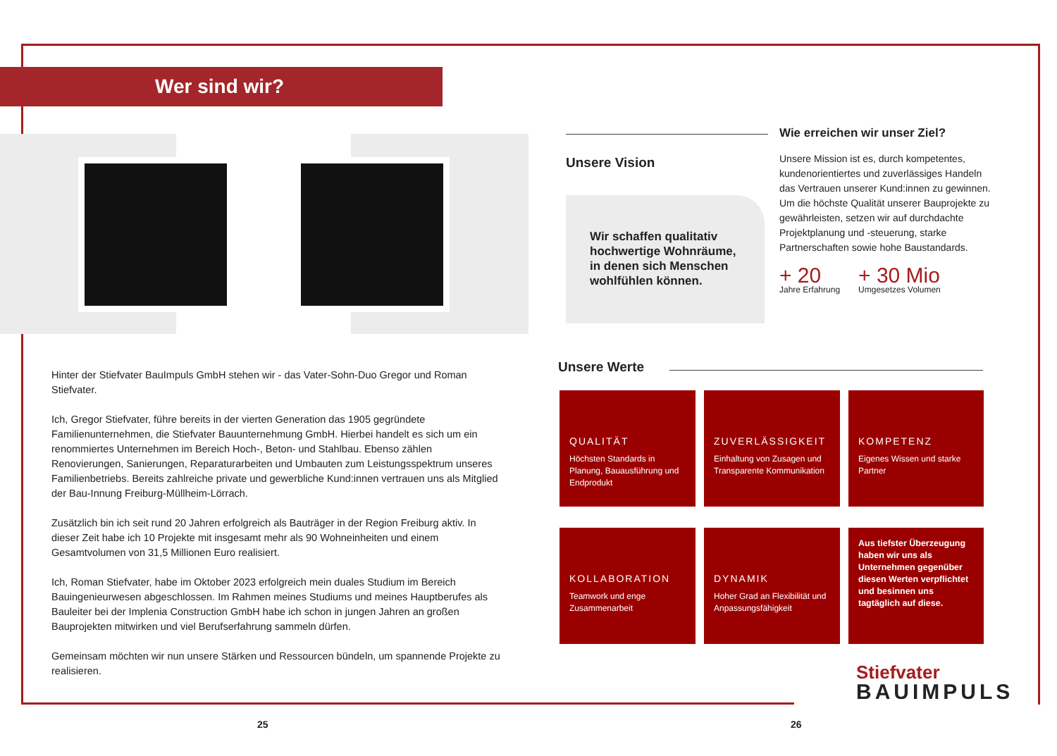Wer sind wir?
Hinter der Stiefvater BauImpuls GmbH stehen wir - das Vater-Sohn-Duo Gregor und Roman Stiefvater.
Ich, Gregor Stiefvater, führe bereits in der vierten Generation das 1905 gegründete Familienunternehmen, die Stiefvater Bauunternehmung GmbH. Hierbei handelt es sich um ein renommiertes Unternehmen im Bereich Hoch-, Beton- und Stahlbau. Ebenso zählen Renovierungen, Sanierungen, Reparaturarbeiten und Umbauten zum Leistungsspektrum unseres Familienbetriebs. Bereits zahlreiche private und gewerbliche Kund:innen vertrauen uns als Mitglied der Bau-Innung Freiburg-Müllheim-Lörrach.
Zusätzlich bin ich seit rund 20 Jahren erfolgreich als Bauträger in der Region Freiburg aktiv. In dieser Zeit habe ich 10 Projekte mit insgesamt mehr als 90 Wohneinheiten und einem Gesamtvolumen von 31,5 Millionen Euro realisiert.
Ich, Roman Stiefvater, habe im Oktober 2023 erfolgreich mein duales Studium im Bereich Bauingenieurwesen abgeschlossen. Im Rahmen meines Studiums und meines Hauptberufes als Bauleiter bei der Implenia Construction GmbH habe ich schon in jungen Jahren an großen Bauprojekten mitwirken und viel Berufserfahrung sammeln dürfen.
Gemeinsam möchten wir nun unsere Stärken und Ressourcen bündeln, um spannende Projekte zu realisieren.
Unsere Vision
Wir schaffen qualitativ hochwertige Wohnräume, in denen sich Menschen wohlfühlen können.
Wie erreichen wir unser Ziel?
Unsere Mission ist es, durch kompetentes, kundenorientiertes und zuverlässiges Handeln das Vertrauen unserer Kund:innen zu gewinnen.
Um die höchste Qualität unserer Bauprojekte zu gewährleisten, setzen wir auf durchdachte Projektplanung und -steuerung, starke Partnerschaften sowie hohe Baustandards.
+ 20
Jahre Erfahrung
+ 30 Mio
Umgesetzes Volumen
Unsere Werte
QUALITÄT
Höchsten Standards in Planung, Bauausführung und Endprodukt
ZUVERLÄSSIGKEIT
Einhaltung von Zusagen und Transparente Kommunikation
KOMPETENZ
Eigenes Wissen und starke Partner
KOLLABORATION
Teamwork und enge Zusammenarbeit
DYNAMIK
Hoher Grad an Flexibilität und Anpassungsfähigkeit
Aus tiefster Überzeugung haben wir uns als Unternehmen gegenüber diesen Werten verpflichtet und besinnen uns tagtäglich auf diese.
Stiefvater
BAUIMPULS
25 26